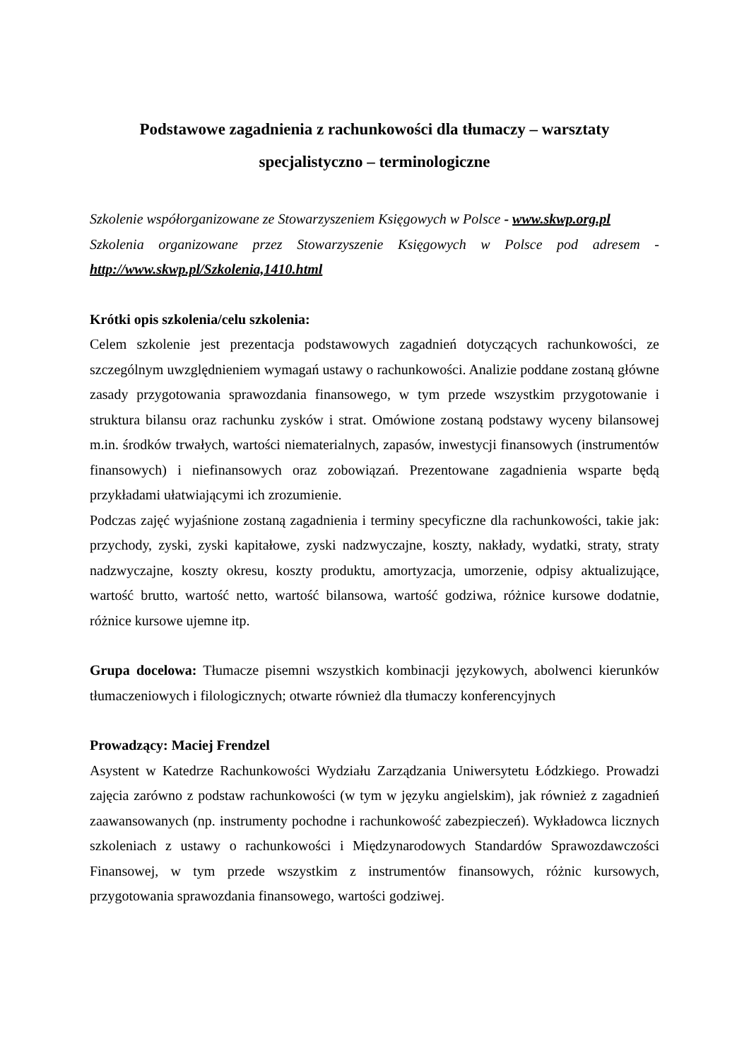Podstawowe zagadnienia z rachunkowości dla tłumaczy – warsztaty specjalistyczno – terminologiczne
Szkolenie współorganizowane ze Stowarzyszeniem Księgowych w Polsce - www.skwp.org.pl
Szkolenia organizowane przez Stowarzyszenie Księgowych w Polsce pod adresem - http://www.skwp.pl/Szkolenia,1410.html
Krótki opis szkolenia/celu szkolenia:
Celem szkolenie jest prezentacja podstawowych zagadnień dotyczących rachunkowości, ze szczególnym uwzględnieniem wymagań ustawy o rachunkowości. Analizie poddane zostaną główne zasady przygotowania sprawozdania finansowego, w tym przede wszystkim przygotowanie i struktura bilansu oraz rachunku zysków i strat. Omówione zostaną podstawy wyceny bilansowej m.in. środków trwałych, wartości niematerialnych, zapasów, inwestycji finansowych (instrumentów finansowych) i niefinansowych oraz zobowiązań. Prezentowane zagadnienia wsparte będą przykładami ułatwiającymi ich zrozumienie.
Podczas zajęć wyjaśnione zostaną zagadnienia i terminy specyficzne dla rachunkowości, takie jak: przychody, zyski, zyski kapitałowe, zyski nadzwyczajne, koszty, nakłady, wydatki, straty, straty nadzwyczajne, koszty okresu, koszty produktu, amortyzacja, umorzenie, odpisy aktualizujące, wartość brutto, wartość netto, wartość bilansowa, wartość godziwa, różnice kursowe dodatnie, różnice kursowe ujemne itp.
Grupa docelowa: Tłumacze pisemni wszystkich kombinacji językowych, abolwenci kierunków tłumaczeniowych i filologicznych; otwarte również dla tłumaczy konferencyjnych
Prowadzący: Maciej Frendzel
Asystent w Katedrze Rachunkowości Wydziału Zarządzania Uniwersytetu Łódzkiego. Prowadzi zajęcia zarówno z podstaw rachunkowości (w tym w języku angielskim), jak również z zagadnień zaawansowanych (np. instrumenty pochodne i rachunkowość zabezpieczeń). Wykładowca licznych szkoleniach z ustawy o rachunkowości i Międzynarodowych Standardów Sprawozdawczości Finansowej, w tym przede wszystkim z instrumentów finansowych, różnic kursowych, przygotowania sprawozdania finansowego, wartości godziwej.